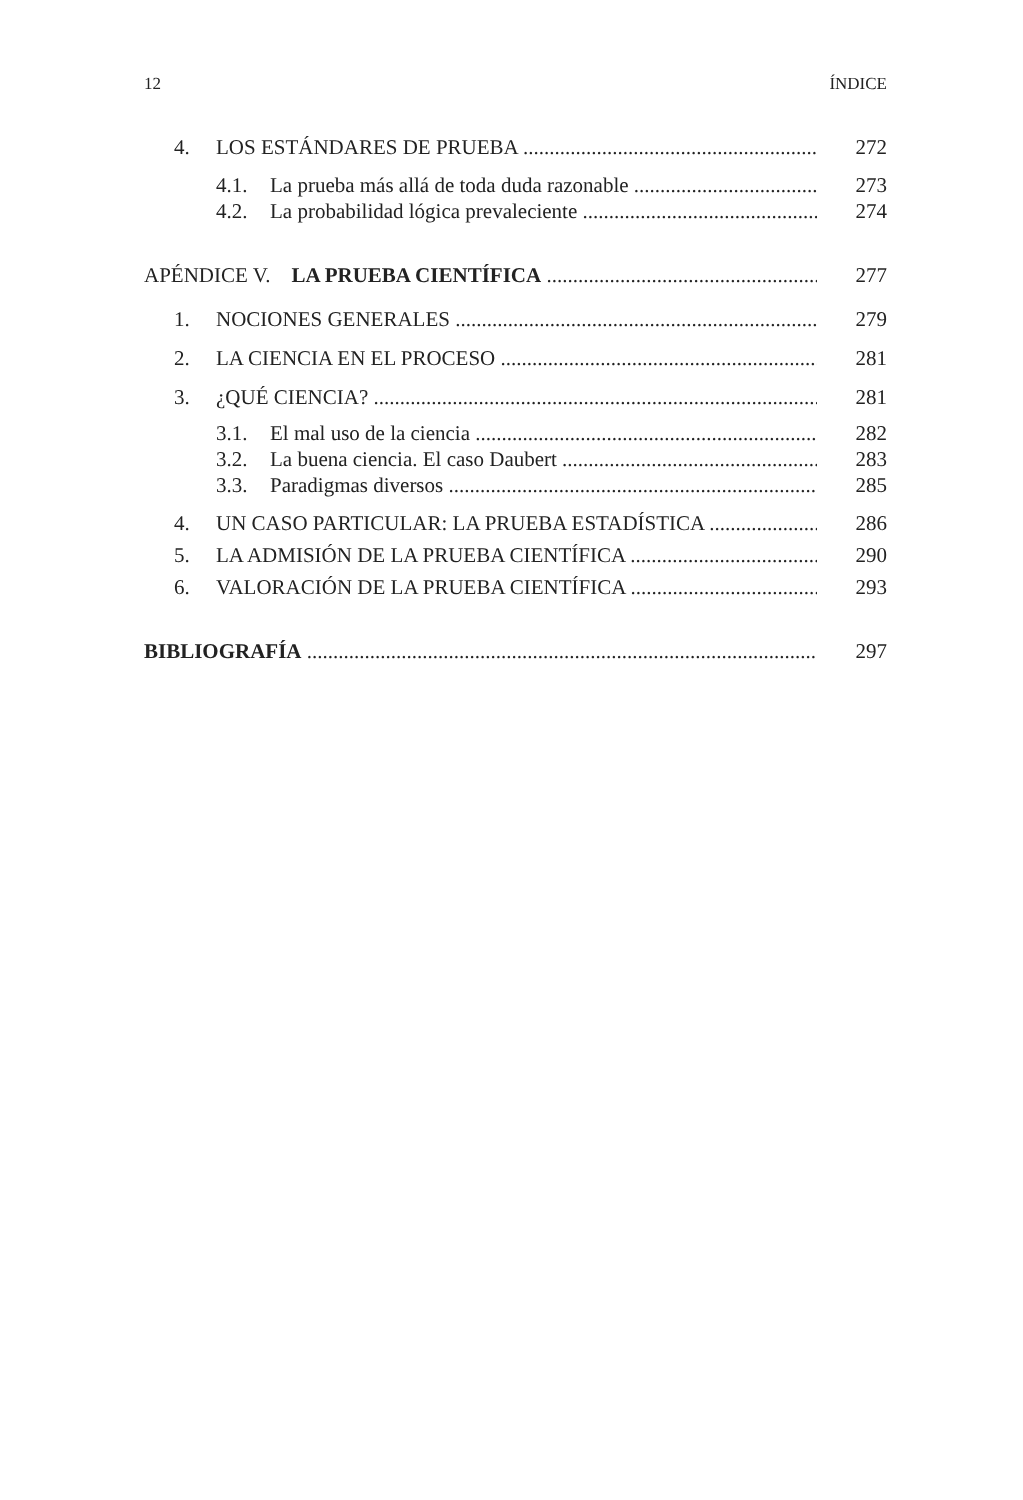12 ÍNDICE
4. LOS ESTÁNDARES DE PRUEBA 272
4.1. La prueba más allá de toda duda razonable 273
4.2. La probabilidad lógica prevaleciente 274
APÉNDICE V. LA PRUEBA CIENTÍFICA 277
1. NOCIONES GENERALES 279
2. LA CIENCIA EN EL PROCESO 281
3. ¿QUÉ CIENCIA? 281
3.1. El mal uso de la ciencia 282
3.2. La buena ciencia. El caso Daubert 283
3.3. Paradigmas diversos 285
4. UN CASO PARTICULAR: LA PRUEBA ESTADÍSTICA 286
5. LA ADMISIÓN DE LA PRUEBA CIENTÍFICA 290
6. VALORACIÓN DE LA PRUEBA CIENTÍFICA 293
BIBLIOGRAFÍA 297